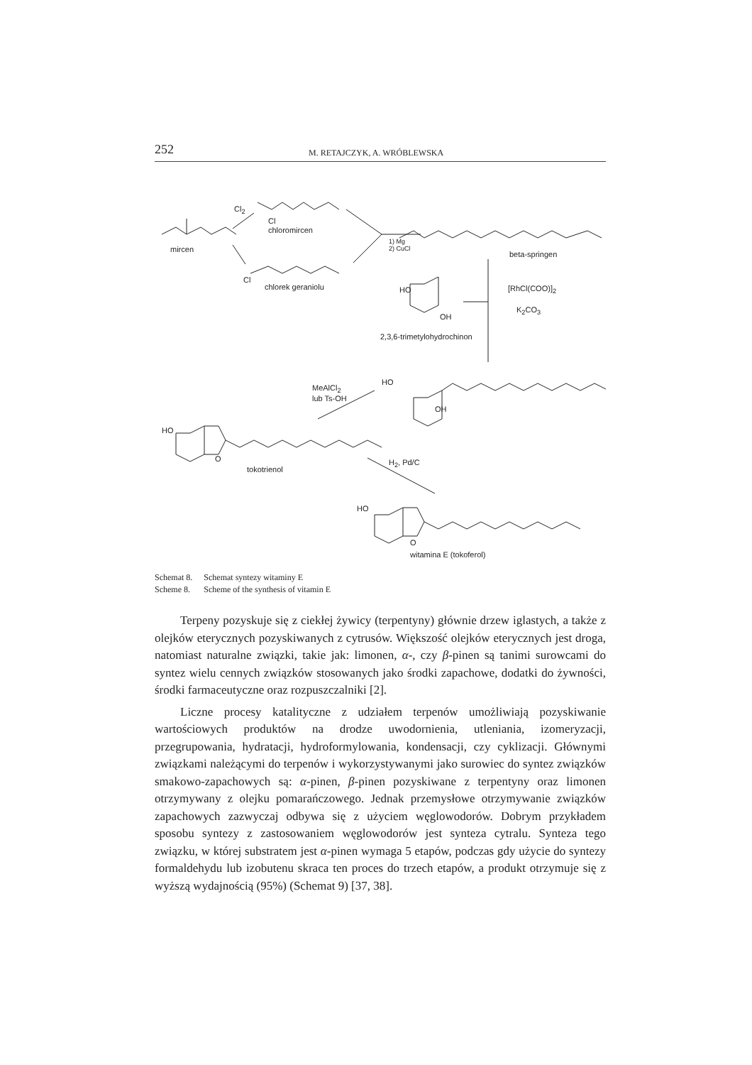252 M. RETAJCZYK, A. WRÓBLEWSKA
Cl<sub>2</sub>
Cl
chloromircen
mircen
1) Mg
2) CuCl
beta-springen
Cl
chlorek geraniolu HO [RhCl(COO)]<sub>2</sub>
K<sub>2</sub>CO<sub>3</sub>
OH
2,3,6-trimetylohydrochinon
MeAlCl<sub>2</sub>
lub Ts-OH
HO
OH
HO
O
tokotrienol
H<sub>2</sub>, Pd/C
HO
O
witamina E (tokoferol)
| Schemat 8. | Schemat syntezy witaminy E |
| Scheme 8. | Scheme of the synthesis of vitamin E |
Terpeny pozyskuje się z ciekłej żywicy (terpentyny) głównie drzew iglastych, a także z olejków eterycznych pozyskiwanych z cytrusów. Większość olejków eterycznych jest droga, natomiast naturalne związki, takie jak: limonen, α-, czy β-pinen są tanimi surowcami do syntez wielu cennych związków stosowanych jako środki zapachowe, dodatki do żywności, środki farmaceutyczne oraz rozpuszczalniki [2].
Liczne procesy katalityczne z udziałem terpenów umożliwiają pozyskiwanie wartościowych produktów na drodze uwodornienia, utleniania, izomeryzacji, przegrupowania, hydratacji, hydroformylowania, kondensacji, czy cyklizacji. Głównymi związkami należącymi do terpenów i wykorzystywanymi jako surowiec do syntez związków smakowo-zapachowych są: α-pinen, β-pinen pozyskiwane z terpentyny oraz limonen otrzymywany z olejku pomarańczowego. Jednak przemysłowe otrzymywanie związków zapachowych zazwyczaj odbywa się z użyciem węglowodorów. Dobrym przykładem sposobu syntezy z zastosowaniem węglowodorów jest synteza cytralu. Synteza tego związku, w której substratem jest α-pinen wymaga 5 etapów, podczas gdy użycie do syntezy formaldehydu lub izobutenu skraca ten proces do trzech etapów, a produkt otrzymuje się z wyższą wydajnością (95%) (Schemat 9) [37, 38].